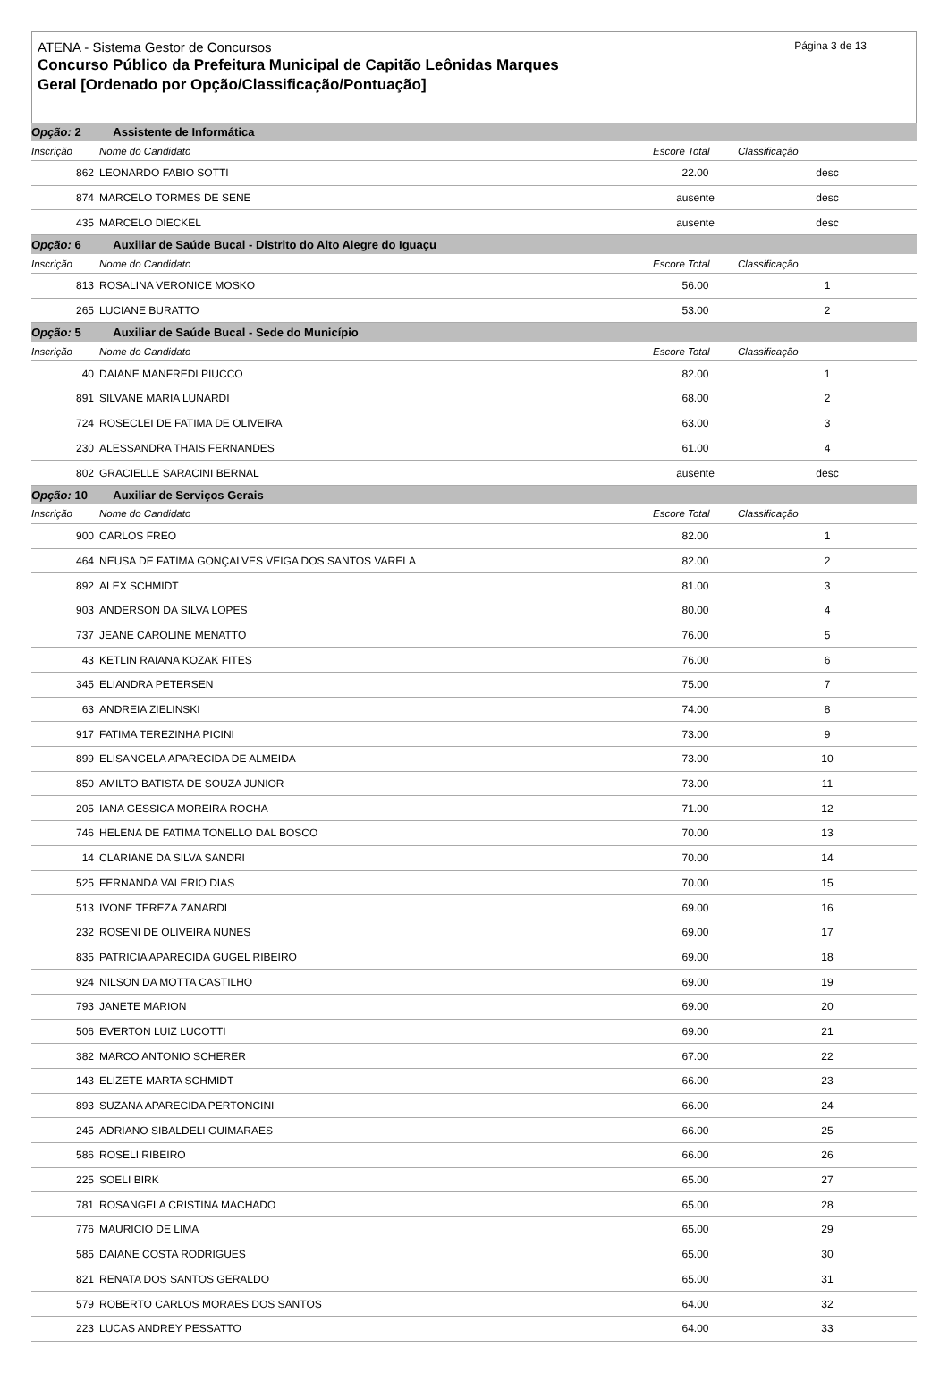Página 3 de 13
ATENA - Sistema Gestor de Concursos
Concurso Público da Prefeitura Municipal de Capitão Leônidas Marques
Geral [Ordenado por Opção/Classificação/Pontuação]
| Opção: 2 Assistente de Informática | | | | |
| Inscrição | Nome do Candidato | Escore Total | Classificação | |
| 862 | LEONARDO FABIO SOTTI | 22.00 | desc | |
| 874 | MARCELO TORMES DE SENE | ausente | desc | |
| 435 | MARCELO DIECKEL | ausente | desc | |
| Opção: 6 Auxiliar de Saúde Bucal - Distrito do Alto Alegre do Iguaçu | | | | |
| Inscrição | Nome do Candidato | Escore Total | Classificação | |
| 813 | ROSALINA VERONICE MOSKO | 56.00 | 1 | |
| 265 | LUCIANE BURATTO | 53.00 | 2 | |
| Opção: 5 Auxiliar de Saúde Bucal - Sede do Município | | | | |
| Inscrição | Nome do Candidato | Escore Total | Classificação | |
| 40 | DAIANE MANFREDI PIUCCO | 82.00 | 1 | |
| 891 | SILVANE MARIA LUNARDI | 68.00 | 2 | |
| 724 | ROSECLEI DE FATIMA DE OLIVEIRA | 63.00 | 3 | |
| 230 | ALESSANDRA THAIS FERNANDES | 61.00 | 4 | |
| 802 | GRACIELLE SARACINI BERNAL | ausente | desc | |
| Opção: 10 Auxiliar de Serviços Gerais | | | | |
| Inscrição | Nome do Candidato | Escore Total | Classificação | |
| 900 | CARLOS FREO | 82.00 | 1 | |
| 464 | NEUSA DE FATIMA GONÇALVES VEIGA DOS SANTOS VARELA | 82.00 | 2 | |
| 892 | ALEX SCHMIDT | 81.00 | 3 | |
| 903 | ANDERSON DA SILVA LOPES | 80.00 | 4 | |
| 737 | JEANE CAROLINE MENATTO | 76.00 | 5 | |
| 43 | KETLIN RAIANA KOZAK FITES | 76.00 | 6 | |
| 345 | ELIANDRA PETERSEN | 75.00 | 7 | |
| 63 | ANDREIA ZIELINSKI | 74.00 | 8 | |
| 917 | FATIMA TEREZINHA PICINI | 73.00 | 9 | |
| 899 | ELISANGELA APARECIDA DE ALMEIDA | 73.00 | 10 | |
| 850 | AMILTO BATISTA DE SOUZA JUNIOR | 73.00 | 11 | |
| 205 | IANA GESSICA MOREIRA ROCHA | 71.00 | 12 | |
| 746 | HELENA DE FATIMA TONELLO DAL BOSCO | 70.00 | 13 | |
| 14 | CLARIANE DA SILVA SANDRI | 70.00 | 14 | |
| 525 | FERNANDA VALERIO DIAS | 70.00 | 15 | |
| 513 | IVONE TEREZA ZANARDI | 69.00 | 16 | |
| 232 | ROSENI DE OLIVEIRA NUNES | 69.00 | 17 | |
| 835 | PATRICIA APARECIDA GUGEL RIBEIRO | 69.00 | 18 | |
| 924 | NILSON DA MOTTA CASTILHO | 69.00 | 19 | |
| 793 | JANETE MARION | 69.00 | 20 | |
| 506 | EVERTON LUIZ LUCOTTI | 69.00 | 21 | |
| 382 | MARCO ANTONIO SCHERER | 67.00 | 22 | |
| 143 | ELIZETE MARTA SCHMIDT | 66.00 | 23 | |
| 893 | SUZANA APARECIDA PERTONCINI | 66.00 | 24 | |
| 245 | ADRIANO SIBALDELI GUIMARAES | 66.00 | 25 | |
| 586 | ROSELI RIBEIRO | 66.00 | 26 | |
| 225 | SOELI BIRK | 65.00 | 27 | |
| 781 | ROSANGELA CRISTINA MACHADO | 65.00 | 28 | |
| 776 | MAURICIO DE LIMA | 65.00 | 29 | |
| 585 | DAIANE COSTA RODRIGUES | 65.00 | 30 | |
| 821 | RENATA DOS SANTOS GERALDO | 65.00 | 31 | |
| 579 | ROBERTO CARLOS MORAES DOS SANTOS | 64.00 | 32 | |
| 223 | LUCAS ANDREY PESSATTO | 64.00 | 33 | |